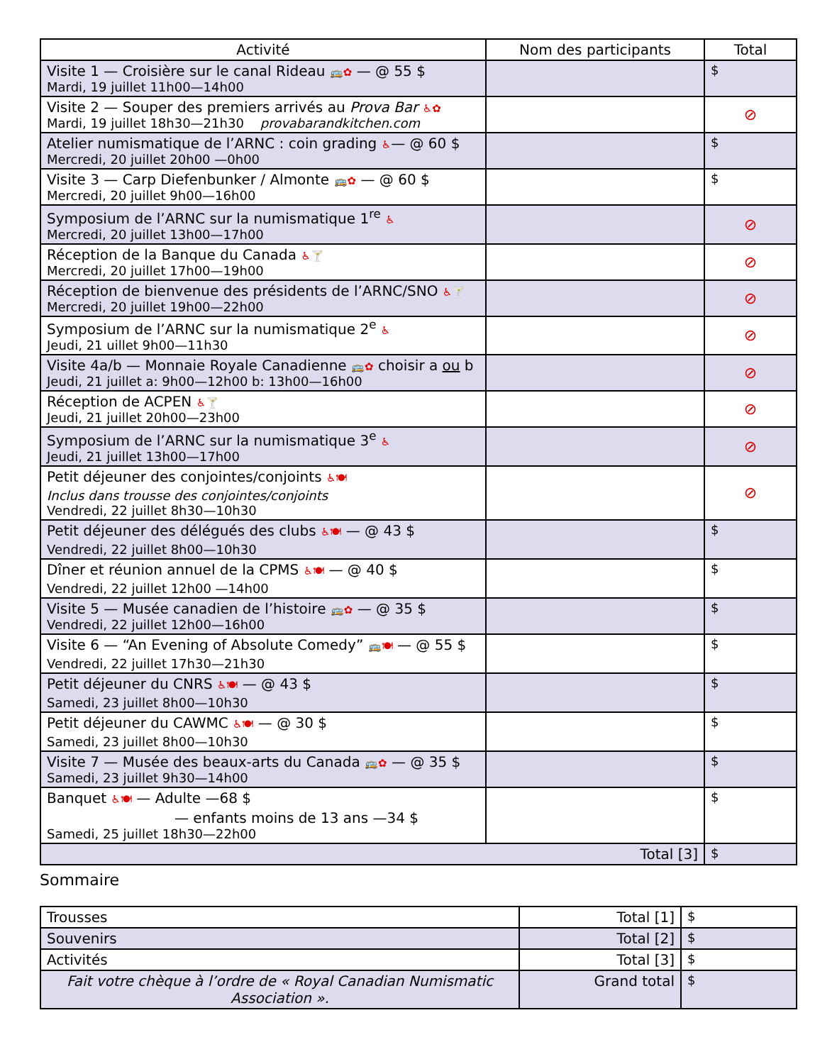| Activité | Nom des participants | Total |
| --- | --- | --- |
| Visite 1 — Croisière sur le canal Rideau 🚌✿ — @ 55 $ Mardi, 19 juillet 11h00—14h00 | | $ |
| Visite 2 — Souper des premiers arrivés au Prova Bar ♿✿ Mardi, 19 juillet 18h30—21h30 provabarandkitchen.com | | ⊘ |
| Atelier numismatique de l’ARNC : coin grading ♿ — @ 60 $ Mercredi, 20 juillet 20h00 —0h00 | | $ |
| Visite 3 — Carp Diefenbunker / Almonte 🚌✿ — @ 60 $ Mercredi, 20 juillet 9h00—16h00 | | $ |
| Symposium de l’ARNC sur la numismatique 1<sup>re</sup> ♿ Mercredi, 20 juillet 13h00—17h00 | | ⊘ |
| Réception de la Banque du Canada ♿🍸 Mercredi, 20 juillet 17h00—19h00 | | ⊘ |
| Réception de bienvenue des présidents de l’ARNC/SNO ♿🍸 Mercredi, 20 juillet 19h00—22h00 | | ⊘ |
| Symposium de l’ARNC sur la numismatique 2<sup>e</sup> ♿ Jeudi, 21 uillet 9h00—11h30 | | ⊘ |
| Visite 4a/b — Monnaie Royale Canadienne 🚌✿ choisir a ou b Jeudi, 21 juillet a: 9h00—12h00 b: 13h00—16h00 | | ⊘ |
| Réception de ACPEN ♿🍸 Jeudi, 21 juillet 20h00—23h00 | | ⊘ |
| Symposium de l’ARNC sur la numismatique 3<sup>e</sup> ♿ Jeudi, 21 juillet 13h00—17h00 | | ⊘ |
| Petit déjeuner des conjointes/conjoints ♿🍽 Inclus dans trousse des conjointes/conjoints Vendredi, 22 juillet 8h30—10h30 | | ⊘ |
| Petit déjeuner des délégués des clubs ♿🍽 — @ 43 $ Vendredi, 22 juillet 8h00—10h30 | | $ |
| Dîner et réunion annuel de la CPMS ♿🍽 — @ 40 $ Vendredi, 22 juillet 12h00 —14h00 | | $ |
| Visite 5 — Musée canadien de l’histoire 🚌✿ — @ 35 $ Vendredi, 22 juillet 12h00—16h00 | | $ |
| Visite 6 — “An Evening of Absolute Comedy” 🚌🍽 — @ 55 $ Vendredi, 22 juillet 17h30—21h30 | | $ |
| Petit déjeuner du CNRS ♿🍽 — @ 43 $ Samedi, 23 juillet 8h00—10h30 | | $ |
| Petit déjeuner du CAWMC ♿🍽 — @ 30 $ Samedi, 23 juillet 8h00—10h30 | | $ |
| Visite 7 — Musée des beaux-arts du Canada 🚌✿ — @ 35 $ Samedi, 23 juillet 9h30—14h00 | | $ |
| Banquet ♿🍽 — Adulte —68 $ — enfants moins de 13 ans —34 $ Samedi, 25 juillet 18h30—22h00 | | $ |
| Total [3] | | $ |
Sommaire
| Trousses | Total [1] | $ |
| Souvenirs | Total [2] | $ |
| Activités | Total [3] | $ |
| Fait votre chèque à l’ordre de « Royal Canadian Numismatic Association ». | Grand total | $ |